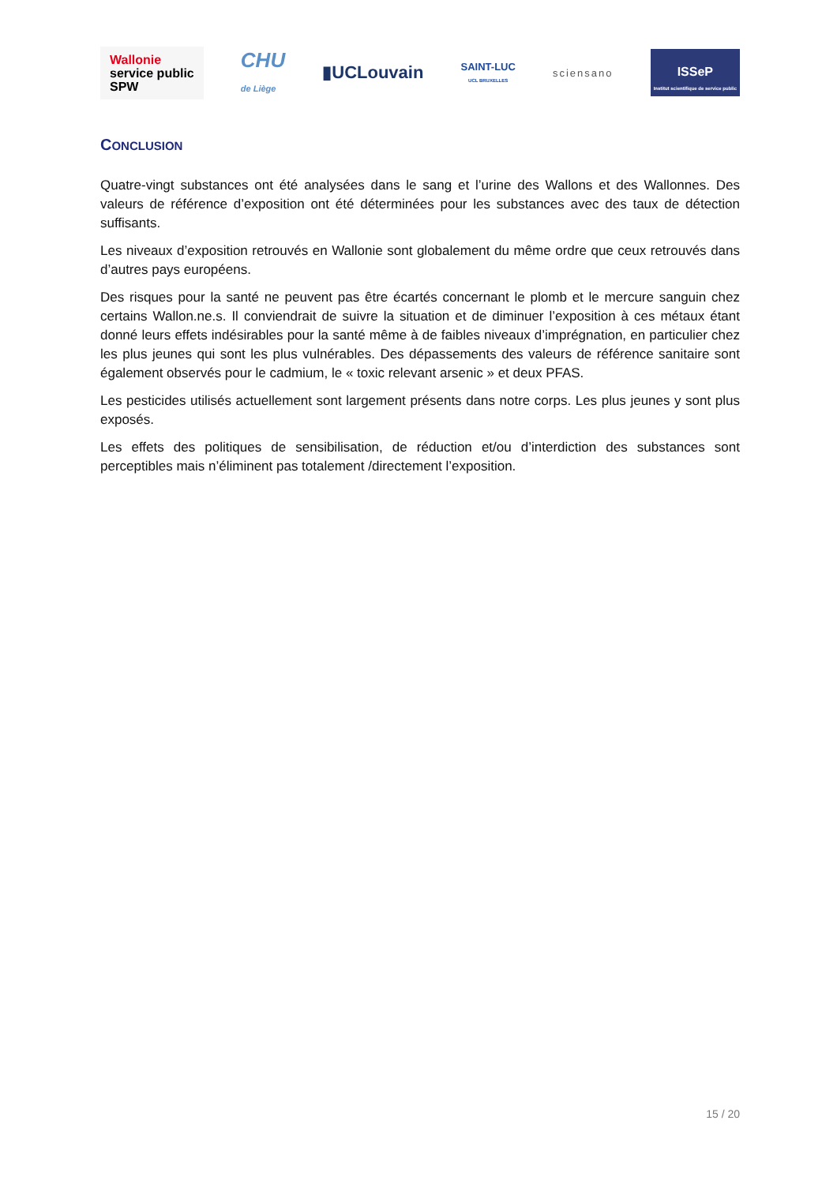Wallonie
service public
SPW
CHU
de Liège
▮UCLouvain
SAINT-LUC
UCL BRUXELLES
sciensano
ISSeP
Institut scientifique de service public
CONCLUSION
Quatre-vingt substances ont été analysées dans le sang et l’urine des Wallons et des Wallonnes. Des valeurs de référence d’exposition ont été déterminées pour les substances avec des taux de détection suffisants.
Les niveaux d’exposition retrouvés en Wallonie sont globalement du même ordre que ceux retrouvés dans d’autres pays européens.
Des risques pour la santé ne peuvent pas être écartés concernant le plomb et le mercure sanguin chez certains Wallon.ne.s. Il conviendrait de suivre la situation et de diminuer l’exposition à ces métaux étant donné leurs effets indésirables pour la santé même à de faibles niveaux d’imprégnation, en particulier chez les plus jeunes qui sont les plus vulnérables. Des dépassements des valeurs de référence sanitaire sont également observés pour le cadmium, le « toxic relevant arsenic » et deux PFAS.
Les pesticides utilisés actuellement sont largement présents dans notre corps. Les plus jeunes y sont plus exposés.
Les effets des politiques de sensibilisation, de réduction et/ou d’interdiction des substances sont perceptibles mais n’éliminent pas totalement /directement l’exposition.
15 / 20